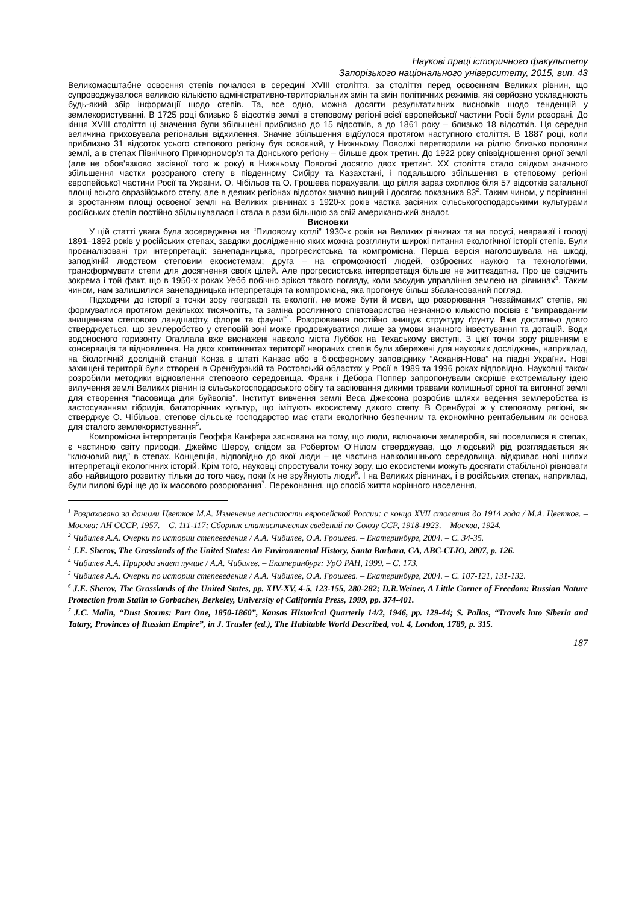Наукові праці історичного факультету
Запорізького національного університету, 2015, вип. 43
Великомасштабне освоєння степів почалося в середині XVIII століття, за століття перед освоєнням Великих рівнин, що супроводжувалося великою кількістю адміністративно-територіальних змін та змін політичних режимів, які серйозно ускладнюють будь-який збір інформації щодо степів. Та, все одно, можна досягти результативних висновків щодо тенденцій у землекористуванні. В 1725 році близько 6 відсотків землі в степовому регіоні всієї європейської частини Росії були розорані. До кінця XVIII століття ці значення були збільшені приблизно до 15 відсотків, а до 1861 року – близько 18 відсотків. Ця середня величина приховувала регіональні відхилення. Значне збільшення відбулося протягом наступного століття. В 1887 році, коли приблизно 31 відсоток усього степового регіону був освоєний, у Нижньому Поволжі перетворили на ріллю близько половини землі, а в степах Північного Причорномор’я та Донського регіону – більше двох третин. До 1922 року співвідношення орної землі (але не обов’язково засіяної того ж року) в Нижньому Поволжі досягло двох третин<sup>1</sup>. XX століття стало свідком значного збільшення частки розораного степу в південному Сибіру та Казахстані, і подальшого збільшення в степовому регіоні європейської частини Росії та України. О. Чібільов та О. Грошева порахували, що рілля зараз охоплює біля 57 відсотків загальної площі всього євразійського степу, але в деяких регіонах відсоток значно вищий і досягає показника 83<sup>2</sup>. Таким чином, у порівнянні зі зростанням площі освоєної землі на Великих рівнинах з 1920-х років частка засіяних сільськогосподарськими культурами російських степів постійно збільшувалася і стала в рази більшою за свій американський аналог.
Висновки
У цій статті увага була зосереджена на “Пиловому котлі” 1930-х років на Великих рівнинах та на посусі, невражаї і голоді 1891–1892 років у російських степах, завдяки дослідженню яких можна розглянути широкі питання екологічної історії степів. Були проаналізовані три інтерпретації: занепадницька, прогресистська та компромісна. Перша версія наголошувала на шкоді, заподіяній людством степовим екосистемам; друга – на спроможності людей, озброєних наукою та технологіями, трансформувати степи для досягнення своїх цілей. Але прогресистська інтерпретація більше не життєздатна. Про це свідчить зокрема і той факт, що в 1950-х роках Уебб побічно зрікся такого погляду, коли засудив управління землею на рівнинах<sup>3</sup>. Таким чином, нам залишилися занепадницька інтерпретація та компромісна, яка пропонує більш збалансований погляд.
Підходячи до історії з точки зору географії та екології, не може бути й мови, що розорювання “незайманих” степів, які формувалися протягом декількох тисячоліть, та заміна рослинного співтовариства незначною кількістю посівів є “виправданим знищенням степового ландшафту, флори та фауни”<sup>4</sup>. Розорювання постійно знищує структуру ґрунту. Вже достатньо довго стверджується, що землеробство у степовій зоні може продовжуватися лише за умови значного інвестування та дотацій. Води водоносного горизонту Огаллала вже виснажені навколо міста Луббок на Техаському виступі. З цієї точки зору рішенням є консервація та відновлення. На двох континентах території неораних степів були збережені для наукових досліджень, наприклад, на біологічній дослідній станції Конза в штаті Канзас або в біосферному заповіднику “Асканія-Нова” на півдні України. Нові захищені території були створені в Оренбурзькій та Ростовській областях у Росії в 1989 та 1996 роках відповідно. Науковці також розробили методики відновлення степового середовища. Франк і Дебора Поппер запропонували скоріше екстремальну ідею вилучення землі Великих рівнин із сільськогосподарського обігу та засіювання дикими травами колишньої орної та вигонної землі для створення “пасовища для буйволів”. Інститут вивчення землі Веса Джексона розробив шляхи ведення землеробства із застосуванням гібридів, багаторічних культур, що імітують екосистему дикого степу. В Оренбурзі ж у степовому регіоні, як стверджує О. Чібільов, степове сільське господарство має стати екологічно безпечним та економічно рентабельним як основа для сталого землекористування<sup>5</sup>.
Компромісна інтерпретація Геоффа Канфера заснована на тому, що люди, включаючи землеробів, які поселилися в степах, є частиною світу природи. Джеймс Шероу, слідом за Робертом О’Нілом стверджував, що людський рід розглядається як “ключовий вид” в степах. Концепція, відповідно до якої люди – це частина навколишнього середовища, відкриває нові шляхи інтерпретації екологічних історій. Крім того, науковці спростували точку зору, що екосистеми можуть досягати стабільної рівноваги або найвищого розвитку тільки до того часу, поки їх не зруйнують люди<sup>6</sup>. І на Великих рівнинах, і в російських степах, наприклад, були пилові бурі ще до їх масового розорювання<sup>7</sup>. Переконання, що спосіб життя корінного населення,
<sup>1</sup> Розраховано за даними Цветков М.А. Изменение лесистости европейской России: с конца XVII столетия до 1914 года / М.А. Цветков. – Москва: АН СССР, 1957. – С. 111-117; Сборник статистических сведений по Союзу ССР, 1918-1923. – Москва, 1924.
<sup>2</sup> Чибилев А.А. Очерки по истории степеведения / А.А. Чибилев, О.А. Грошева. – Екатеринбург, 2004. – С. 34-35.
<sup>3</sup> J.E. Sherov, The Grasslands of the United States: An Environmental History, Santa Barbara, CA, ABC-CLIO, 2007, p. 126.
<sup>4</sup> Чибилев А.А. Природа знает лучше / А.А. Чибилев. – Екатеринбург: УрО РАН, 1999. – С. 173.
<sup>5</sup> Чибилев А.А. Очерки по истории степеведения / А.А. Чибилев, О.А. Грошева. – Екатеринбург, 2004. – С. 107-121, 131-132.
<sup>6</sup> J.E. Sherov, The Grasslands of the United States, pp. XIV-XV, 4-5, 123-155, 280-282; D.R.Weiner, A Little Corner of Freedom: Russian Nature Protection from Stalin to Gorbachev, Berkeley, University of California Press, 1999, pp. 374-401.
<sup>7</sup> J.C. Malin, “Dust Storms: Part One, 1850-1860”, Kansas Historical Quarterly 14/2, 1946, pp. 129-44; S. Pallas, “Travels into Siberia and Tatary, Provinces of Russian Empire”, in J. Trusler (ed.), The Habitable World Described, vol. 4, London, 1789, p. 315.
187